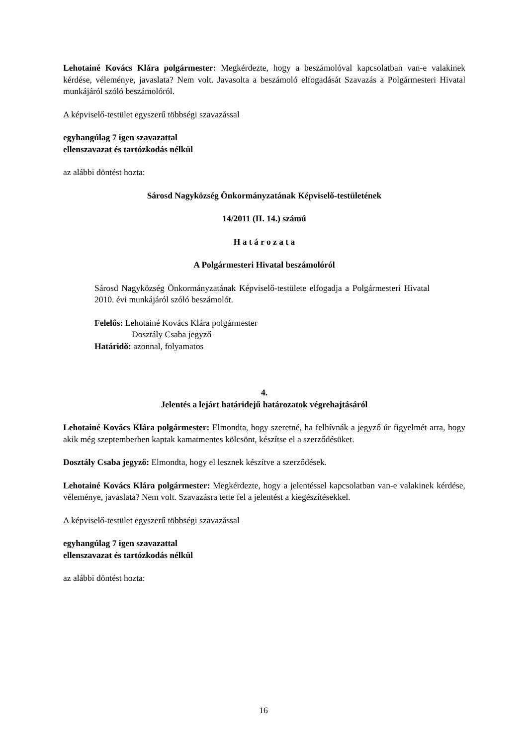Lehotainé Kovács Klára polgármester: Megkérdezte, hogy a beszámolóval kapcsolatban van-e valakinek kérdése, véleménye, javaslata? Nem volt. Javasolta a beszámoló elfogadását Szavazás a Polgármesteri Hivatal munkájáról szóló beszámolóról.
A képviselő-testület egyszerű többségi szavazással
egyhangúlag 7 igen szavazattal
ellenszavazat és tartózkodás nélkül
az alábbi döntést hozta:
Sárosd Nagyközség Önkormányzatának Képviselő-testületének
14/2011 (II. 14.) számú
H a t á r o z a t a
A Polgármesteri Hivatal beszámolóról
Sárosd Nagyközség Önkormányzatának Képviselő-testülete elfogadja a Polgármesteri Hivatal 2010. évi munkájáról szóló beszámolót.
Felelős: Lehotainé Kovács Klára polgármester
Dosztály Csaba jegyző
Határidő: azonnal, folyamatos
4.
Jelentés a lejárt határidejű határozatok végrehajtásáról
Lehotainé Kovács Klára polgármester: Elmondta, hogy szeretné, ha felhívnák a jegyző úr figyelmét arra, hogy akik még szeptemberben kaptak kamatmentes kölcsönt, készítse el a szerződésüket.
Dosztály Csaba jegyző: Elmondta, hogy el lesznek készítve a szerződések.
Lehotainé Kovács Klára polgármester: Megkérdezte, hogy a jelentéssel kapcsolatban van-e valakinek kérdése, véleménye, javaslata? Nem volt. Szavazásra tette fel a jelentést a kiegészítésekkel.
A képviselő-testület egyszerű többségi szavazással
egyhangúlag 7 igen szavazattal
ellenszavazat és tartózkodás nélkül
az alábbi döntést hozta:
16